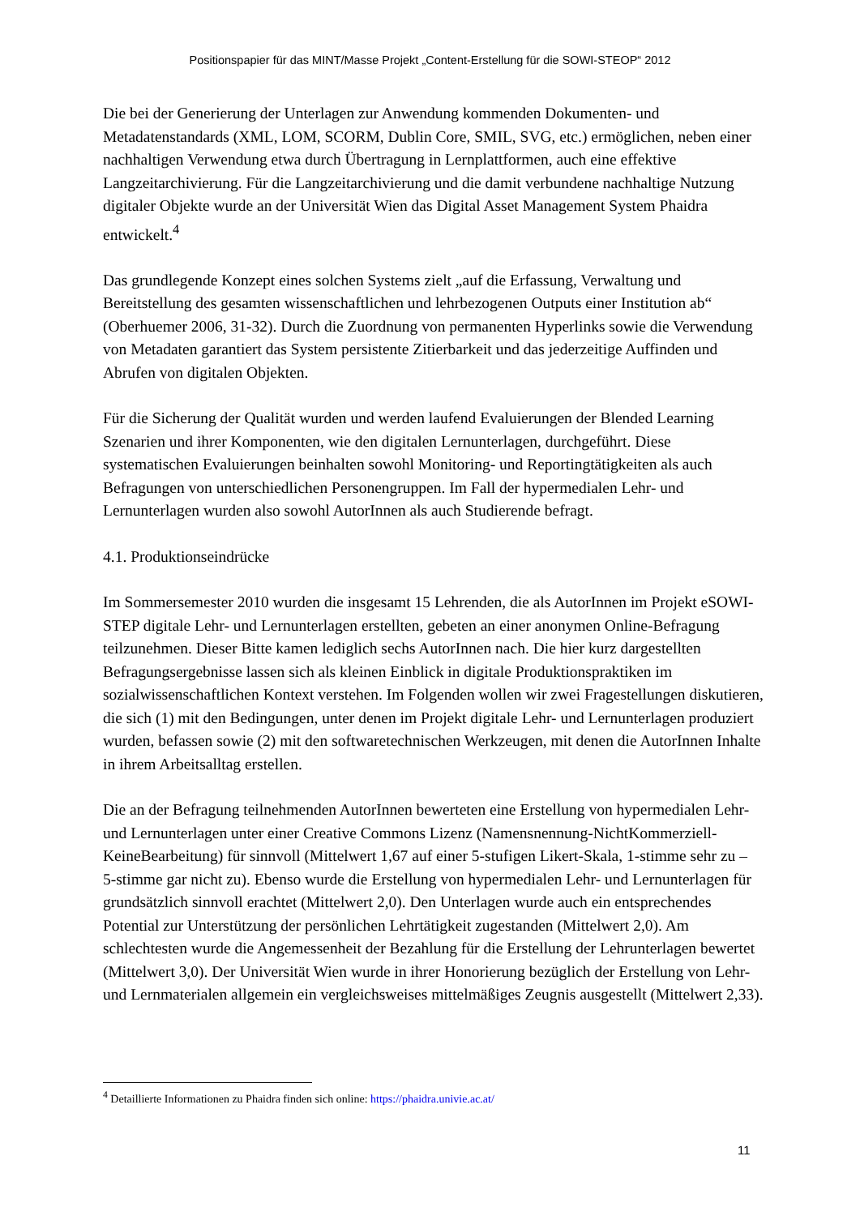Positionspapier für das MINT/Masse Projekt „Content-Erstellung für die SOWI-STEOP“ 2012
Die bei der Generierung der Unterlagen zur Anwendung kommenden Dokumenten- und Metadatenstandards (XML, LOM, SCORM, Dublin Core, SMIL, SVG, etc.) ermöglichen, neben einer nachhaltigen Verwendung etwa durch Übertragung in Lernplattformen, auch eine effektive Langzeitarchivierung. Für die Langzeitarchivierung und die damit verbundene nachhaltige Nutzung digitaler Objekte wurde an der Universität Wien das Digital Asset Management System Phaidra entwickelt.<sup>4</sup>
Das grundlegende Konzept eines solchen Systems zielt „auf die Erfassung, Verwaltung und Bereitstellung des gesamten wissenschaftlichen und lehrbezogenen Outputs einer Institution ab“ (Oberhuemer 2006, 31-32). Durch die Zuordnung von permanenten Hyperlinks sowie die Verwendung von Metadaten garantiert das System persistente Zitierbarkeit und das jederzeitige Auffinden und Abrufen von digitalen Objekten.
Für die Sicherung der Qualität wurden und werden laufend Evaluierungen der Blended Learning Szenarien und ihrer Komponenten, wie den digitalen Lernunterlagen, durchgeführt. Diese systematischen Evaluierungen beinhalten sowohl Monitoring- und Reportingtätigkeiten als auch Befragungen von unterschiedlichen Personengruppen. Im Fall der hypermedialen Lehr- und Lernunterlagen wurden also sowohl AutorInnen als auch Studierende befragt.
4.1. Produktionseindrücke
Im Sommersemester 2010 wurden die insgesamt 15 Lehrenden, die als AutorInnen im Projekt eSOWI-STEP digitale Lehr- und Lernunterlagen erstellten, gebeten an einer anonymen Online-Befragung teilzunehmen. Dieser Bitte kamen lediglich sechs AutorInnen nach. Die hier kurz dargestellten Befragungsergebnisse lassen sich als kleinen Einblick in digitale Produktionspraktiken im sozialwissenschaftlichen Kontext verstehen. Im Folgenden wollen wir zwei Fragestellungen diskutieren, die sich (1) mit den Bedingungen, unter denen im Projekt digitale Lehr- und Lernunterlagen produziert wurden, befassen sowie (2) mit den softwaretechnischen Werkzeugen, mit denen die AutorInnen Inhalte in ihrem Arbeitsalltag erstellen.
Die an der Befragung teilnehmenden AutorInnen bewerteten eine Erstellung von hypermedialen Lehr- und Lernunterlagen unter einer Creative Commons Lizenz (Namensnennung-NichtKommerziell-KeineBearbeitung) für sinnvoll (Mittelwert 1,67 auf einer 5-stufigen Likert-Skala, 1-stimme sehr zu – 5-stimme gar nicht zu). Ebenso wurde die Erstellung von hypermedialen Lehr- und Lernunterlagen für grundsätzlich sinnvoll erachtet (Mittelwert 2,0). Den Unterlagen wurde auch ein entsprechendes Potential zur Unterstützung der persönlichen Lehrtätigkeit zugestanden (Mittelwert 2,0). Am schlechtesten wurde die Angemessenheit der Bezahlung für die Erstellung der Lehrunterlagen bewertet (Mittelwert 3,0). Der Universität Wien wurde in ihrer Honorierung bezüglich der Erstellung von Lehr- und Lernmaterialen allgemein ein vergleichsweises mittelmäßiges Zeugnis ausgestellt (Mittelwert 2,33).
<sup>4</sup> Detaillierte Informationen zu Phaidra finden sich online: https://phaidra.univie.ac.at/
11